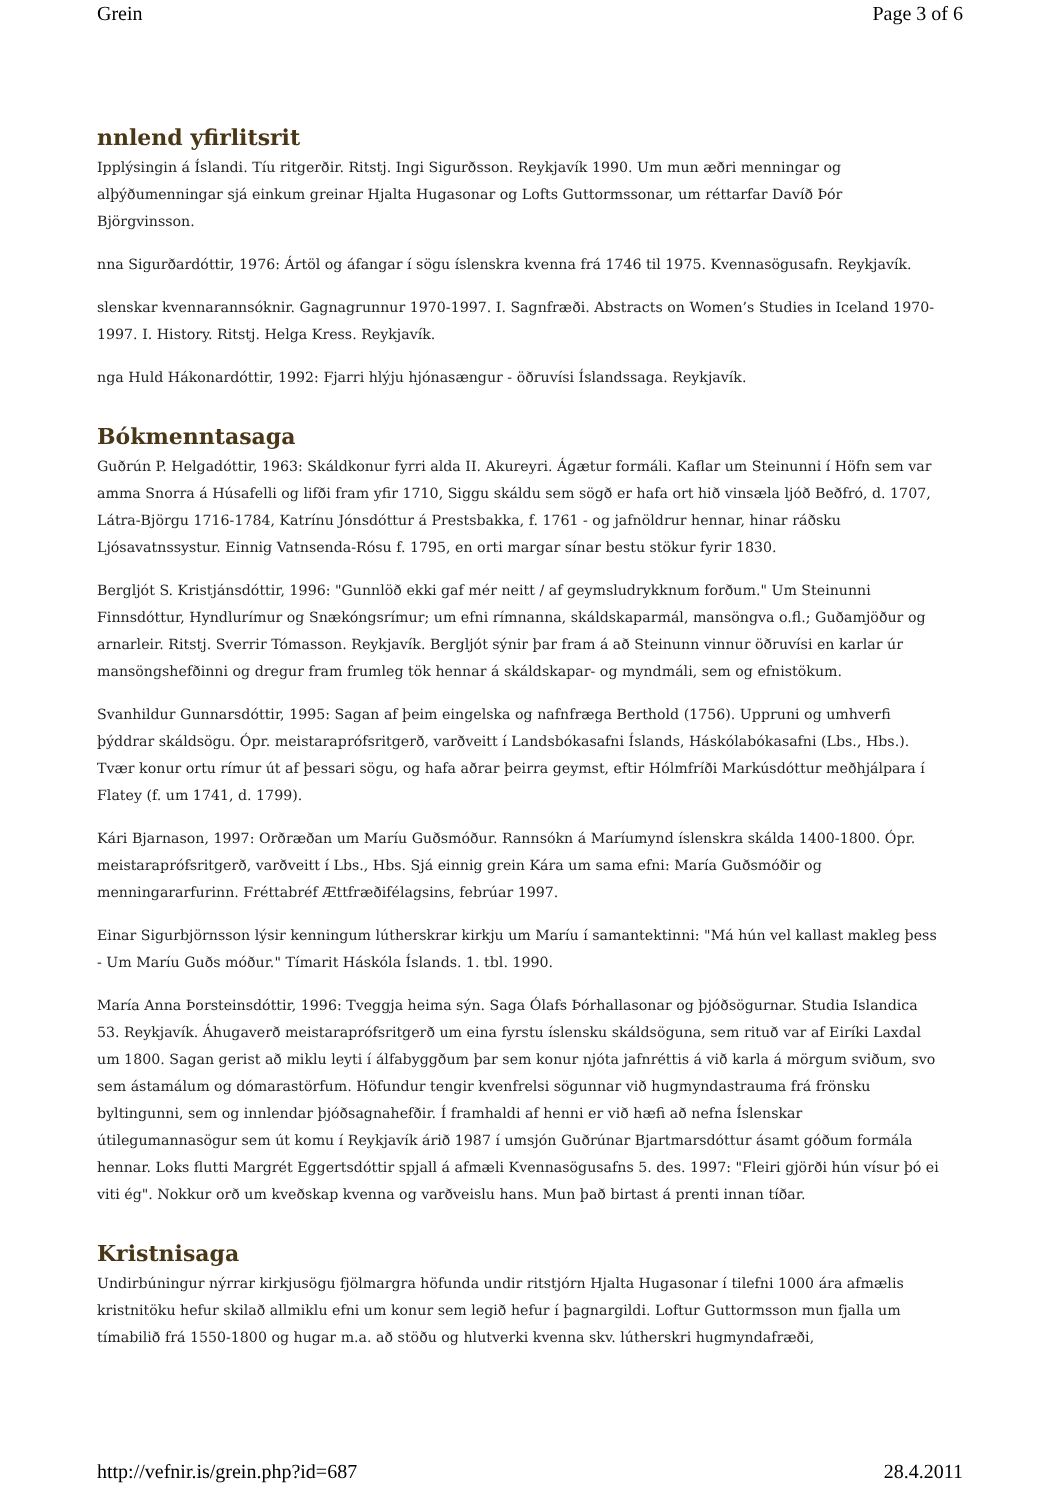Grein Page 3 of 6
nnlend yfirlitsrit
Ipplýsingin á Íslandi. Tíu ritgerðir. Ritstj. Ingi Sigurðsson. Reykjavík 1990. Um mun æðri menningar og alþýðumenningar sjá einkum greinar Hjalta Hugasonar og Lofts Guttormssonar, um réttarfar Davíð Þór Björgvinsson.
nna Sigurðardóttir, 1976: Ártöl og áfangar í sögu íslenskra kvenna frá 1746 til 1975. Kvennasögusafn. Reykjavík.
slenskar kvennarannsóknir. Gagnagrunnur 1970-1997. I. Sagnfræði. Abstracts on Women’s Studies in Iceland 1970-1997. I. History. Ritstj. Helga Kress. Reykjavík.
nga Huld Hákonardóttir, 1992: Fjarri hlýju hjónasængur - öðruvísi Íslandssaga. Reykjavík.
Bókmenntasaga
Guðrún P. Helgadóttir, 1963: Skáldkonur fyrri alda II. Akureyri. Ágætur formáli. Kaflar um Steinunni í Höfn sem var amma Snorra á Húsafelli og lifði fram yfir 1710, Siggu skáldu sem sögð er hafa ort hið vinsæla ljóð Beðfró, d. 1707, Látra-Björgu 1716-1784, Katrínu Jónsdóttur á Prestsbakka, f. 1761 - og jafnöldrur hennar, hinar ráðsku Ljósavatnssystur. Einnig Vatnsenda-Rósu f. 1795, en orti margar sínar bestu stökur fyrir 1830.
Bergljót S. Kristjánsdóttir, 1996: "Gunnlöð ekki gaf mér neitt / af geymsludrykknum forðum." Um Steinunni Finnsdóttur, Hyndlurímur og Snækóngsrímur; um efni rímnanna, skáldskaparmál, mansöngva o.fl.; Guðamjöður og arnarleir. Ritstj. Sverrir Tómasson. Reykjavík. Bergljót sýnir þar fram á að Steinunn vinnur öðruvísi en karlar úr mansöngshefðinni og dregur fram frumleg tök hennar á skáldskapar- og myndmáli, sem og efnistökum.
Svanhildur Gunnarsdóttir, 1995: Sagan af þeim eingelska og nafnfræga Berthold (1756). Uppruni og umhverfi þýddrar skáldsögu. Ópr. meistaraprófsritgerð, varðveitt í Landsbókasafni Íslands, Háskólabókasafni (Lbs., Hbs.). Tvær konur ortu rímur út af þessari sögu, og hafa aðrar þeirra geymst, eftir Hólmfríði Markúsdóttur meðhjálpara í Flatey (f. um 1741, d. 1799).
Kári Bjarnason, 1997: Orðræðan um Maríu Guðsmóður. Rannsókn á Maríumynd íslenskra skálda 1400-1800. Ópr. meistaraprófsritgerð, varðveitt í Lbs., Hbs. Sjá einnig grein Kára um sama efni: María Guðsmóðir og menningararfurinn. Fréttabréf Ættfræðifélagsins, febrúar 1997.
Einar Sigurbjörnsson lýsir kenningum lútherskrar kirkju um Maríu í samantektinni: "Má hún vel kallast makleg þess - Um Maríu Guðs móður." Tímarit Háskóla Íslands. 1. tbl. 1990.
María Anna Þorsteinsdóttir, 1996: Tveggja heima sýn. Saga Ólafs Þórhallasonar og þjóðsögurnar. Studia Islandica 53. Reykjavík. Áhugaverð meistaraprófsritgerð um eina fyrstu íslensku skáldsöguna, sem rituð var af Eiríki Laxdal um 1800. Sagan gerist að miklu leyti í álfabyggðum þar sem konur njóta jafnréttis á við karla á mörgum sviðum, svo sem ástamálum og dómarastörfum. Höfundur tengir kvenfrelsi sögunnar við hugmyndastrauma frá frönsku byltingunni, sem og innlendar þjóðsagnahefðir. Í framhaldi af henni er við hæfi að nefna Íslenskar útilegumannasögur sem út komu í Reykjavík árið 1987 í umsjón Guðrúnar Bjartmarsdóttur ásamt góðum formála hennar. Loks flutti Margrét Eggertsdóttir spjall á afmæli Kvennasögusafns 5. des. 1997: "Fleiri gjörði hún vísur þó ei viti ég". Nokkur orð um kveðskap kvenna og varðveislu hans. Mun það birtast á prenti innan tíðar.
Kristnisaga
Undirbúningur nýrrar kirkjusögu fjölmargra höfunda undir ritstjórn Hjalta Hugasonar í tilefni 1000 ára afmælis kristnitöku hefur skilað allmiklu efni um konur sem legið hefur í þagnargildi. Loftur Guttormsson mun fjalla um tímabilið frá 1550-1800 og hugar m.a. að stöðu og hlutverki kvenna skv. lútherskri hugmyndafræði,
http://vefnir.is/grein.php?id=687 28.4.2011